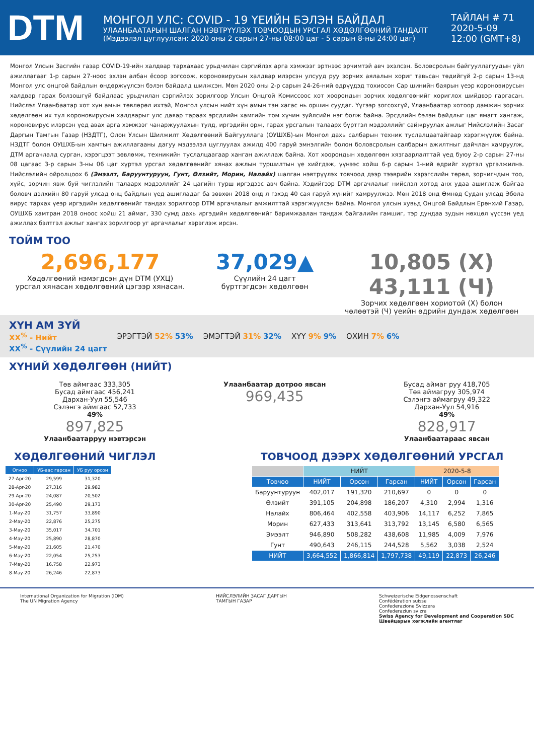DTM
МОНГОЛ УЛС: COVID - 19 ҮЕИЙН БЭЛЭН БАЙДАЛ
УЛААНБААТАРЫН ШАЛГАН НЭВТРҮҮЛЭХ ТОВЧООДЫН УРСГАЛ ХӨДӨЛГӨӨНИЙ ТАНДАЛТ
(Мэдээлэл цуглуулсан: 2020 оны 2 сарын 27-ны 08:00 цаг - 5 сарын 8-ны 24:00 цаг)
ТАЙЛАН # 71
2020-5-09
12:00 (GMT+8)
Монгол Улсын Засгийн газар COVID-19-ийн халдвар тархахаас урьдчилан сэргийлэх арга хэмжээг эртнээс эрчимтэй авч эхэлсэн. Боловсролын байгууллагуудын үйл ажиллагааг 1-р сарын 27-ноос эхлэн албан ёсоор зогсоож, короновирусын халдвар илэрсэн улсууд руу зорчих аялалын хориг тавьсан төдийгүй 2-р сарын 13-нд Монгол улс онцгой байдлын өндөржүүлсэн бэлэн байдалд шилжсэн. Мөн 2020 оны 2-р сарын 24-26-ний өдрүүдэд тохиосон Сар шинийн баярын үеэр короновирусын халдвар гарах болзошгүй байдлаас урьдчилан сэргийлэх зорилгоор Улсын Онцгой Комиссоос хот хоорондын зорчих хөдөлгөөнийг хориглох шийдвэр гаргасан. Нийслэл Улаанбаатар хот хүн амын төвлөрөл ихтэй, Монгол улсын нийт хүн амын тэн хагас нь оршин суудаг. Үүгээр зогсохгүй, Улаанбаатар хотоор дамжин зорчих хөдөлгөөн их тул короновирусын халдварыг улс даяар тараах эрсдлийн хамгийн том хүчин зүйлсийн нэг болж байна. Эрсдлийн бэлэн байдлыг цаг ямагт хангаж, короновирус илэрсэн үед авах арга хэмжээг чанаржуулахын тулд, иргэдийн орж, гарах урсгалын талаарх бүртгэл мэдээллийг сайжруулах ажлыг Нийслэлийн Засаг Даргын Тамгын Газар (НЗДТГ), Олон Улсын Шилжилт Хөдөлгөөний Байгууллага (ОУШХБ)-ын Монгол дахь салбарын техник туслалцаатайгаар хэрэгжүүлж байна. НЗДТГ болон ОУШХБ-ын хамтын ажиллагааны дагуу мэдээлэл цуглуулах ажилд 400 гаруй эмнэлгийн болон боловсролын салбарын ажилтныг дайчлан хамруулж, ДТМ аргачлалд сурган, хэрэгцээт зөвлөмж, техникийн туслалцаагаар ханган ажиллаж байна. Хот хоорондын хөдөлгөөн хязгаарлалттай үед буюу 2-р сарын 27-ны 08 цагаас 3-р сарын 3-ны 06 цаг хүртэл урсгал хөдөлгөөнийг хянах ажлын туршилтын үе хийгдэж, үүнээс хойш 6-р сарын 1-ний өдрийг хүртэл үргэлжилнэ. Нийслэлийн ойролцоох 6 (Эмээлт, Баруунтуруун, Гунт, Өлзийт, Морин, Налайх) шалган нэвтрүүлэх товчоод дээр тээврийн хэрэгслийн төрөл, зорчигчдын тоо, хүйс, зорчин явж буй чиглэлийн талаарх мэдээллийг 24 цагийн турш иргэдээс авч байна. Хэдийгээр DTM аргачлалыг нийслэл хотод анх удаа ашиглаж байгаа боловч дэлхийн 80 гаруй улсад онц байдлын үед ашигладаг ба зөвхөн 2018 онд л гэхэд 40 сая гаруй хүнийг хамруулжээ. Мөн 2018 онд Өмнөд Судан улсад Эбола вирус тархах үеэр иргэдийн хөдөлгөөнийг тандах зорилгоор DTM аргачлалыг амжилттай хэрэгжүүлсэн байна. Монгол улсын хувьд Онцгой Байдлын Ерөнхий Газар, ОУШХБ хамтран 2018 оноос хойш 21 аймаг, 330 сумд дахь иргэдийн хөдөлгөөнийг баримжаалан тандаж байгалийн гамшиг, тэр дундаа зудын нөхцөл үүссэн үед ажиллах бэлтгэл ажлыг хангах зорилгоор уг аргачлалыг хэрэглэж ирсэн.
ТОЙМ ТОО
2,696,177
Хөдөлгөөний нэмэгдсэн дүн DTM (УХЦ)
урсгал хянасан хөдөлгөөний цэгээр хянасан.
37,029▲
Сүүлийн 24 цагт
бүртгэгдсэн хөдөлгөөн
10,805 (Х)
43,111 (Ч)
Зорчих хөдөлгөөн хориотой (Х) болон
чөлөөтэй (Ч) үеийн өдрийн дундаж хөдөлгөөн
ХҮН АМ ЗҮЙ
XX<sup>%</sup> - Нийт
XX<sup>%</sup> - Сүүлийн 24 цагт
ЭРЭГТЭЙ 52% 53% ЭМЭГТЭЙ 31% 32% ХҮҮ 9% 9% ОХИН 7% 6%
ХҮНИЙ ХӨДӨЛГӨӨН (НИЙТ)
Төв аймгаас 333,305
Бусад аймгаас 456,241
Дархан-Уул 55,546
Сэлэнгэ аймгаас 52,733
49%
897,825
Улаанбаатарруу нэвтэрсэн
Улаанбаатар дотроо явсан
969,435
Бусад аймаг руу 418,705
Төв аймагруу 305,974
Сэлэнгэ аймагруу 49,322
Дархан-Уул 54,916
49%
828,917
Улаанбаатараас явсан
ХӨДӨЛГӨӨНИЙ ЧИГЛЭЛ
| Огноо | УБ-аас гарсан | УБ руу орсон |
| --- | --- | --- |
| 27-Apr-20 | 29,599 | 31,320 |
| 28-Apr-20 | 27,316 | 29,982 |
| 29-Apr-20 | 24,087 | 20,502 |
| 30-Apr-20 | 25,490 | 29,173 |
| 1-May-20 | 31,757 | 33,890 |
| 2-May-20 | 22,876 | 25,275 |
| 3-May-20 | 35,017 | 34,701 |
| 4-May-20 | 25,890 | 28,870 |
| 5-May-20 | 21,605 | 21,470 |
| 6-May-20 | 22,054 | 25,253 |
| 7-May-20 | 16,758 | 22,973 |
| 8-May-20 | 26,246 | 22,873 |
ТОВЧООД ДЭЭРХ ХӨДӨЛГӨӨНИЙ УРСГАЛ
| | НИЙТ | | | 2020-5-8 | | |
| Товчоо | НИЙТ | Орсон | Гарсан | НИЙТ | Орсон | Гарсан |
| Баруунтуруун | 402,017 | 191,320 | 210,697 | 0 | 0 | 0 |
| Өлзийт | 391,105 | 204,898 | 186,207 | 4,310 | 2,994 | 1,316 |
| Налайх | 806,464 | 402,558 | 403,906 | 14,117 | 6,252 | 7,865 |
| Морин | 627,433 | 313,641 | 313,792 | 13,145 | 6,580 | 6,565 |
| Эмээлт | 946,890 | 508,282 | 438,608 | 11,985 | 4,009 | 7,976 |
| Гунт | 490,643 | 246,115 | 244,528 | 5,562 | 3,038 | 2,524 |
| НИЙТ | 3,664,552 | 1,866,814 | 1,797,738 | 49,119 | 22,873 | 26,246 |
International Organization for Migration (IOM)
The UN Migration Agency
НИЙСЛЭЛИЙН ЗАСАГ ДАРГЫН
ТАМГЫН ГАЗАР
Schweizerische Eidgenossenschaft
Confédération suisse
Confederazione Svizzera
Confederaziun svizra
Swiss Agency for Development and Cooperation SDC
Швейцарын хөгжлийн агентлаг